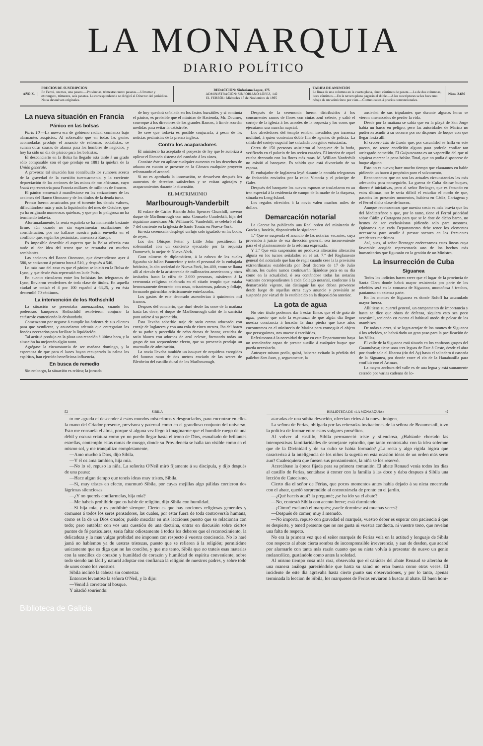LA MONARQUIA
DIARIO POLÍTICO
AÑO X.
PRECIOS DE SUSCRIPCION
En Ferrol, un mes, una peseta.—Provincias, trimestre cuatro pesetas.—Ultramar y extrangero, trimestre, seis pesetas. La correspondencia se dirigirá al Director del periódico. No se devuelven originales.
REDACCION: Sinforiano Lopez, 175
ADMINISTRACION: SINFORIANO LOPEZ, 142
EL FERROL: Miércoles 13 de Noviembre de 1895
TARIFA DE ANUNCIOS
La línea de una columna en la cuarta plana, cinco céntimos de peseta.—La de dos columnas, doce céntimos.—En la tercera plana pagarán el doble.—A los suscriptores se les hace una rebaja de un veinticinco por cien.—Comunicados á precios convencionales.
Núm. 2.696
La nueva situación en Francia
Pánico en las bolsas
Paris 10.—La nueva era de gobierno radical comienza bajo alarmantes auspicios. Al sobresalto que en todas las gentes acomodadas produjo el anuncio de reformas socialistas, se suman otras causas de alarma para los hombres de negocios, y hoy ha sido un dia de pánico para los bolsistas.
El desconcierto en la Bolsa ha llegado esta tarde á un grado sólo comparable con el que produjo en 1881 la quiebra de la Unión generale.
A provocar tal situación han contribuido los rumores acerca de la gravedad de la cuestión turco-armenia, y la creciente depreciación de las acciones de las minas de oro africanas, cuyo krack representaría para Francia millares de millones de francos.
El pánico comenzó á manifestarse en las cotizaciones de las acciones del Banco Otomano y de los títulos de la deuda turca.
Pronto fueron arrastrados por el torrente los demás valores, dificultándose más y más la liquidación del mes de Octubre, que ya ha originado numerosas quiebras, y que por lo peligrosa no ha terminado todavía.
Afortunadamente, la renta española se ha mantenido bastante firme, aún cuando no sin experimentar oscilaciones de consideración, por no hallarse nuestra patria envuelta en el conflicto que, según los pesimistas, amenaza á Europa.
Es imposible describir el aspecto que la Bolsa ofrecia esta tarde ni dar idea del terror que se retrataba en muchos semblantes.
Las acciones del Banco Otomano, que descendieron ayer á 580, se cotizaron á primera hora á 510, y después á 540.
Lo más raro del caso es que el pánico se inició en la Bolsa de Lyon, y que desde ésta repercutió en la de Paris.
En cuanto circularon entre los bolsistas los telegramas de Lyon, llovieron vendedores de toda clase de títulos. En aquella ciudad se cotizó el 4 por 100 español á 63,25, y en ésta descendió 70 céntimos.
La intervención de los Rothschild
La situación se presentaba amenazadora, cuando los poderosos banqueros Rothschild resolvieron conjurar la catástrofe conteniendo la desbandada.
Comenzaron por negarse á cumplir las órdenes de sus clientes para que vendieran, y anunciaron además que entregarían los fondos necesarios para facilitar la liquidación.
Tal actitud produjo en la plaza una reacción á última hora, y la situación ha mejorado algún tanto.
Agrégase la circunstancia de ser mañana domingo, y la esperanza de que para el lunes hayan recuperado la calma los espíritus, han ejercido beneficiosa influencia.
En busca de remedio
Sin embargo, la situación es crítica; la jornada
de hoy quedará señalada en los fastos bursátiles y si continúa el pánico, es probable que el ministro de Hacienda, Mr. Doumer, convoque á los directores de los grandes Bancos, á fin de acordar medidas para evitar la catástrofe.
Se cree que todavía es posible conjurarla, á pesar de las noticias pesimistas de la prensa inglesa.
Contra los acaparadores
El ministerio ha aceptado el proyecto de ley que le autoriza á aplicar el llamado sistema del candado á los vinos.
Consiste éste en aplicar cualquier aumento en los derechos de aduana en cuanto se presente en la Cámara cualquier proyecto reformando el arancel.
Si no es aprobada la innovación, se devuelven después los aumentos de derechos satisfechos y se evitan agiotajes y acaparamientos durante la discusión.
EL MATRIMONIO
Marlbourough-Vanderbilt
El enlace de Cárlos Ricardo John Spencer Churchill, noveno duque de Marlbourough con miss Consuelo Uanderbilt, hija del riquisimo americano Mr. William-K. Vanderbilt, se celebró el día 7 del corriente en la iglesia de Santo Tomás en Nueva-York.
En esta ceremonia desplegó un lujo solo igualado en las bodas de reyes.
Los dos Obispos Petter y Little John presidieron la solemnidad con un concierto ejecutado por la orquesta Damresch, la mejor de Nueva-York.
Gran número de diplomáticos, á la cabeza de los cuales figuraba sir Julian Pauncefote y todo el personal de la embajada británica, la alta sociedad de Nueva-York, los 400, como se llama allí al circulo de la aristocracia de millonarios americanos y otros invitados hasta la cifra de 2.000 personas, asistieron á la ceremonia religiosa celebrada en el citado templo que estaba hermosamente decorado con rosas, crisantemas, palmas y follaje, formando guirnaldas artisticamente entrelazadas.
Los gastos de este decorado ascenderian á quinientos mil francos.
Despues del concierto, que duró desde las once de la mañana hasta las doce, el duque de Marlbourough salió de la sacristía para unirse á su prometida.
Esta llevaba soberbio traje de satin crema adornado con encaje de Inglaterra y con una cola de cinco metros. Iba del brazo de su padre y precedida de ocho damas de honor, vestidas de satin blanco con adornos de azul celeste, formando todas un grupo de tan sorprendente efecto, que su presencia produjo un murmullo de admiración.
La novia llevaba también un bouquet de orquideas escogidas del famoso ramo de dos metros enviado de las serres de Blenheim del castillo ducal de los Marlbourough.
Después de la ceremonia fueron distribuidos á los concurrentes ramos de flores con cintas azul celeste, y salió el cortejo de la iglesia á los acordes de la orquesta y los coros que ejecutaron una marcha nupcial.
Los alrededores del templo estaban invadidos por inmensa multitud, á quien contenian doble fila de agentes de policía. La salida del cortejo nupcial fué saludada con gritos entusiastas.
Cerca de 150 personas asistieron al banquete de la boda, verificado en el palacio de los recien casados. El interior de aquel estaba decorado con las flores más raras. M. William Vanderbilt no asistió al banquete. Es sabido que está divorciado de su esposa.
El embajador de Inglaterra leyó durante la comida telegramas de fecitación enviados por la reina Victoria y el príncipe de Gales.
Después del banquete los nuevos esposos se trasladaron en un tren especial á la residencia de campo de la madre de la duquesa, situada en Long-Island.
Los regalos ofrecidos á la novia valen muchos miles de dollars.
Demarcación notarial
La Gaceta ha publicado una Real orden del ministerio de Gracia y Justicia, disponiendo lo siguiente:
1.º Que se suspenda el anuncio de las notarías vacantes, cuya provisión á juicio de esa dirección general, sea inconveniente para el el planteamiento de la reforma expresada.
Y 2.º Que esta suspensión no produzca alteración alteración alguna en los turnos señalados en el art. 7.º del Reglamento general del notariado que han de regir cuando cese la la provisión extraordinarias establecida por Real decreto de 17 de Julio último, los cuales turnos continuarán fijándose para en su dia como en la actualidad, ó sea contándose todas las notarías vacantes correspondientes á cada Colegio notarial, conforme á la demarcación vigente, sin distinguir las que deban proveerse desde luego de aquellas otras cuyo anuncio y provisión se suspenda por virtud de lo establecido en la disposición anterior.
La gota de agua
No otro título podemos dar á estas líneas que el de gota de agua, puesto que solo la esperanza de que algún día llegue nuestra constancia á horadar la dura piedra que hace años encontramos en el ministerio de Marina para conseguir el objeto que perseguimos, nos mueve á escribirlas.
Referimonos á la necesidad de que en este Departamento haya un remolcador capaz de prestar auxilio á cualquier buque que pueda necesitarlo.
Anteayer mismo podía, quizá, haberse evitado la pérdida del pailebot San Juan, y, seguramente, la
ansiedad de sus tripulantes que durante algunas horas se vieron amenazados de perder la vida.
Desde por la mañana se sabía que en la playá de San Jorge habia un barco en peligro, pero las autoridades de Marina no pudieron acudir á su socorro por no dispouer de buque con que llegar hasta allí.
El crucero Isla de Luzón que, por casualidrd se halla en este puerto, no reune condición alguna para poderle confiar tan arriesgado cometido. El Guipuzcoano es un vaporcillo del que ni siquiera merece la pena hablar. Total, que no podia disponerse de buque alguno.
Esto no es nuevo; hace mucho tiempo que clamamos en balde pidiendo un barco á propósito paro el salvamento.
Reconocemos que no son las actuales circunstancias las más adecuadas para conseguirlo. La guerra de Cuba distrae buques, dinero é iniciativas, pero al señor Beránger, que es fecundo en estas últimas, no le sería difícil el estudiar el modo de que, pasados los presentes momentos, hubiera en Cádiz, Cartagena y el Ferrol dicha clase de barcos.
Aunque reconocemos que nuestra costa es más bravía que las del Mediterráneo y que, por lo tanto, tiene el Ferrol prioridad sobre Cádiz y Cartagena para que se le dote de dicho barco, no hemos de ser exclusivistas pidiendo solo para nosotros. Opinamos que cada Departamento debe tener los elementos necesarios para acudir á prestar socorro en los frecuentes accidentes marítimos.
Así, pues, al señor Beranger enderezamos estas líneas cuya favorable acogida representaría uno de los hechos más humanitarios que figurarán en la gestión de un Ministro.
La insurrección de Cuba
Siguanea
Todos los indicios hacen creer que el lugar de la provincia de Santa Clara donde habrá mayor resistencia por parte de los rebeldes será en la comarca de Siguanea, montañosa á trechos, pantanosa en extensa parte.
En los montes de Siguanea es donde Roloff ha acumulado mayor fuerza.
Allí tiene su cuartel general, un campamento de importancia y hasta se dice que obras de defensa, siquiera esto sea poco verosímil, teniendo en cuenta el habitual modo de pelear de los mambises.
De todas suertes, si se logra arrojar de los montes de Siguanea á los rebeldes, se habrá dado un gran paso para la pacificación de las Villas.
El valle de la Siguanea está situado en los confusos grupos del Guamuhaya; tiene unas tres leguas de Este á Oeste, desde el abra por donde sale el Jibacoa (río del Ay) hasta el saltadero ó cascada de la Siguanea, por donde corre el río de la Hanabanilla para confluir con el Arimao.
La mayor anchura del valle es de una legua y está sumamente cerrado por varias cadenas de lo-
52 SIBILA
to me agrada el descender á estos mundos misterioros y desgraciados, para encontrar en ellos la mano del Criador presente, previsora y paternal como en el grandioso conjunto del universo. Esto me consuela el alma, porque si alguna vez llego á imaginarme que el humilde ruego de una débil y oscura criatura como yo no puedo llegar hasta el trono de Dios, esmaltado de brillantes estrellas, contemplo estas ramas de musgo, donde su Providencia se halla tan visible como en el mismo sol, y me tranquilizo completamente.
—Amo mucho á Dios, dijo Sibila.
—Y él os ama tambien, hija mía.
—No lo sé, repuso la niña. La señorita O'Neil miró fijamente á su discípula, y dijo después de una pausa:
—Hace algun tiempo que teneis ideas muy tristes, Sibila.
—Sí, muy tristes en efecto, murmuró Sibila, por cuyas mejillas algo pálidas corrieron dos lágrimas silenciosas.
—¿Y no quereis confiarmelas, hija mia?
—Me habeis prohibido que os hable de religión, dijo Sibila con humildad.
—Si hija mia, y os prohibiré siempre. Cierto es que hay nociones religiosas generales y comunes á todos los seres pensadores, las cuales, por estar fuera de toda controversía humana, como es la de un Dios creador, puédo mezclar en mis lecciones puesto que se relacionan con todo; pero entablar con vos una cuestión de una doctrina, entrar en discusión sobre ciertos puntos de fé particulares, seria faltar odiosamente á todos los deberes que el reconocimiento, la delicadeza y la mas vulgar probidad me imponen con respecto á vuestra conciencia. No lo haré jamá no hablemos ya de uestras tristezas, puesto que se refieren á la religión; permitidme unicamente que os diga que no las concibo, y que me temo, Sibila que no trateis esas materias con la sencillez de corazón y humildad de corazón y humildad de espíritu conveniente, sobre todo siendo tan fácil y natural adoptar con confianza la religión de nuestros padres, y sobre todo de unos como los vuestros.
Sibila inclinó la cabeza sin contestar.
Entonces levantóse la señora O'Neil, y la dijo:
—Venid á corretear al bosque.
Y añadió sonriendo:
BIBLIOTECA DE «LA MONARQUIA» 49
atacadas de una súbita devoción, ofrecian cirios á la nueva imágen.
La señora de Ferias, obligada por las reiteradas invitaciones de la señora de Beaumesnil, tuvo la política de formar entre estos vulgares prosélitos.
Al volver al castillo, Sibila permaneció triste y silenciosa. ¿Habíanle chocado las intempestivas familiaridades de semejante episodio, que tanto contrastaba con la idea solemne que de la Divinidad y de su culto se había formado? ¿La recta y algo rígida lógica que caracteriza á la inteligencia de los niños la sugetía en esta ocasión ideas de un orden más serio aun? Cualesquiera que fuesen sus pensamientos, la niña se los reservó.
Acercábase la época fijada para su primera comunión. El abate Renaud venía todos los dias al castillo de Ferias, sentábase á comer con la familia á las doce y daba despues á Sibila una lección de Catecismo,
Cierto dia el señor de Férias, que pocos momentos antes había dejado á su nieta encerrada con el abate, quedó sorprendido al encontrársela de pronto en el jardín.
—¿Qué haceis aquí? la pregunté; ¿se ha ido ya el abate?
—No, contestó Sibila con acento breve; está durmiendo.
—¡Cómo! exclamó el marqués; ¿suele dormirse así muchas veces?
—Después de comer, muy á menudo.
—No importa, repuso con gravedad el marqués, vuestro deber es esperar con paciencia á que se despierte, y tened presente que no me gusta ni vuestra conducta, ni vuestro tono, que revelan una falta de respeto.
No era la primera vez que el señor marqués de Ferias veía en la actitud y lenguaje de Sibila con respecto al abate cierta sombra de incomprensible irreverencia, y aun de desden, que acabó por alarmarle con tanta más razón cuanto que su nieta volvía á presentar de nuevo un genio melancólico, gustándole como antes la soledad.
Al mismo tiempo cosa más rara, observaba que el carácter del abate Renaud se alteraba de una manera análoga pareciéndole que hasta su salud no eran buena como otras veces. El incidente de este dia agravaba hasta cierto punto sus observaciones, y por lo tanto, apenas terminada la leccion de Sibila, los marqueses de Ferias enviaron á buscar al abate. El buen hom-
Biblioteca de Galicia